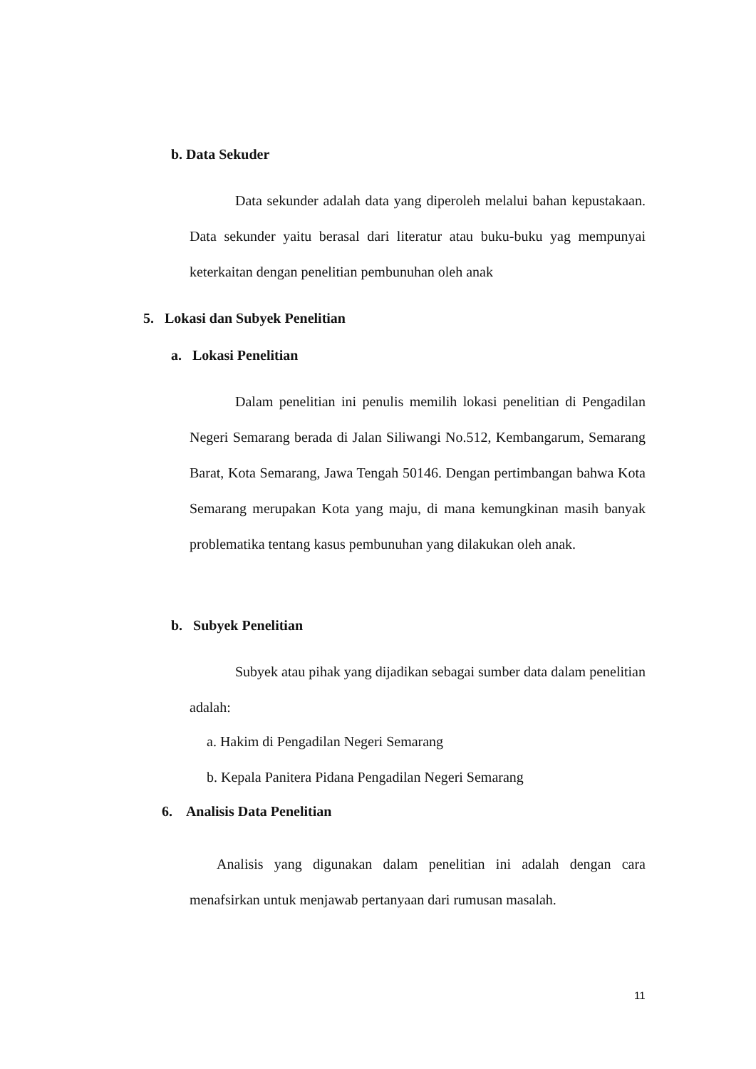b. Data Sekuder
Data sekunder adalah data yang diperoleh melalui bahan kepustakaan. Data sekunder yaitu berasal dari literatur atau buku-buku yag mempunyai keterkaitan dengan penelitian pembunuhan oleh anak
5. Lokasi dan Subyek Penelitian
a. Lokasi Penelitian
Dalam penelitian ini penulis memilih lokasi penelitian di Pengadilan Negeri Semarang berada di Jalan Siliwangi No.512, Kembangarum, Semarang Barat, Kota Semarang, Jawa Tengah 50146. Dengan pertimbangan bahwa Kota Semarang merupakan Kota yang maju, di mana kemungkinan masih banyak problematika tentang kasus pembunuhan yang dilakukan oleh anak.
b. Subyek Penelitian
Subyek atau pihak yang dijadikan sebagai sumber data dalam penelitian adalah:
a. Hakim di Pengadilan Negeri Semarang
b. Kepala Panitera Pidana Pengadilan Negeri Semarang
6. Analisis Data Penelitian
Analisis yang digunakan dalam penelitian ini adalah dengan cara menafsirkan untuk menjawab pertanyaan dari rumusan masalah.
11